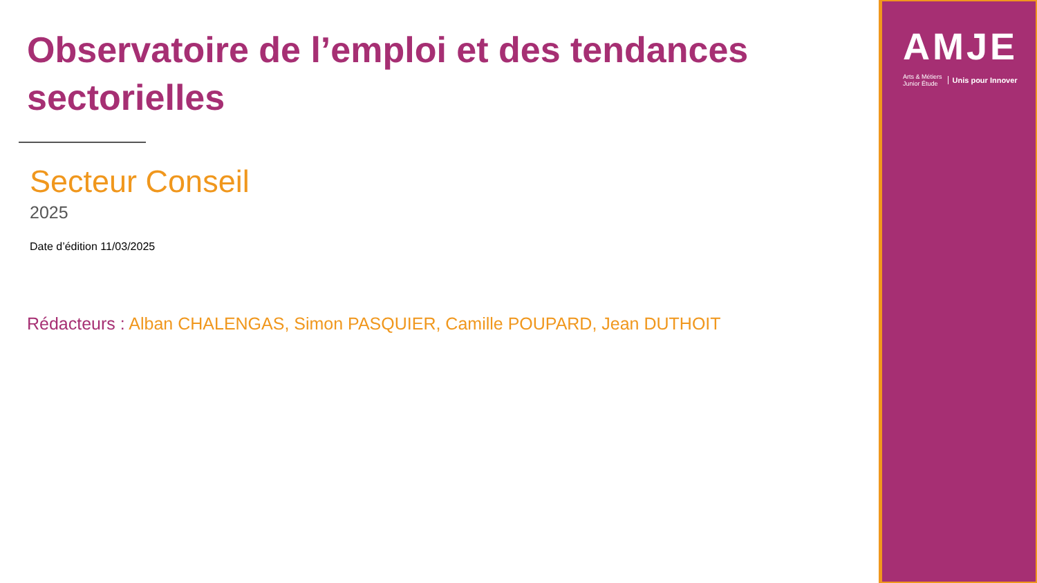Observatoire de l’emploi et des tendances sectorielles
Secteur Conseil
2025
Date d’édition 11/03/2025
Rédacteurs : Alban CHALENGAS, Simon PASQUIER, Camille POUPARD, Jean DUTHOIT
AMJE
Arts & Métiers
Junior Étude
Unis pour Innover